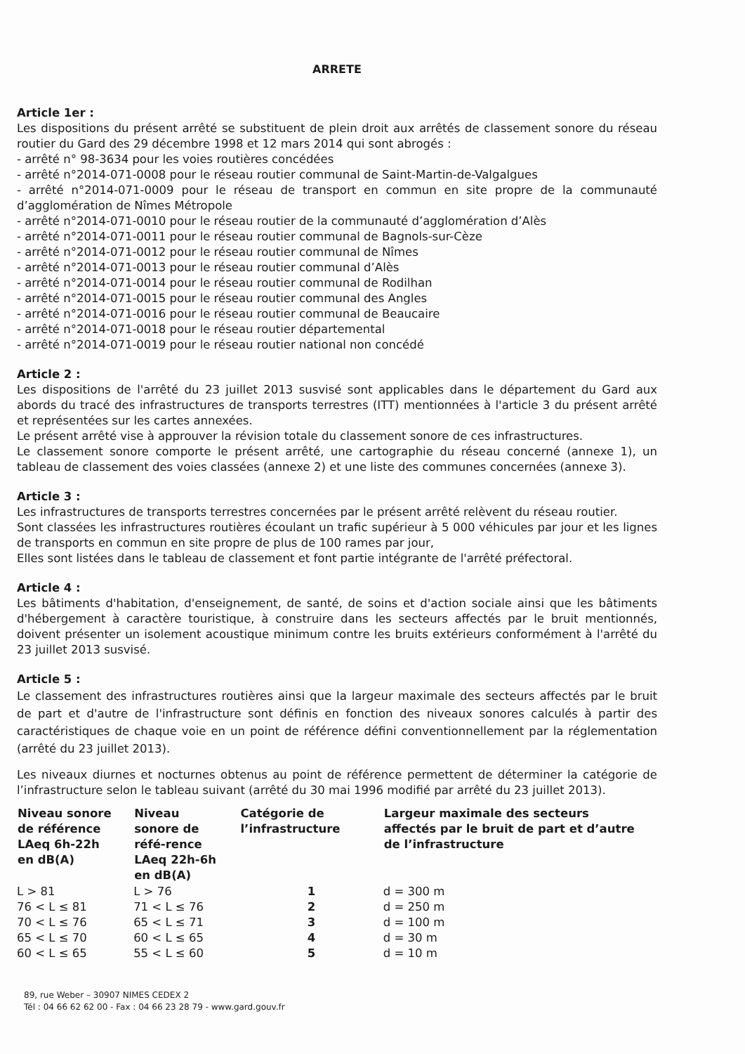ARRETE
Article 1er :
Les dispositions du présent arrêté se substituent de plein droit aux arrêtés de classement sonore du réseau routier du Gard des 29 décembre 1998 et 12 mars 2014 qui sont abrogés :
- arrêté n° 98-3634 pour les voies routières concédées
- arrêté n°2014-071-0008 pour le réseau routier communal de Saint-Martin-de-Valgalgues
- arrêté n°2014-071-0009 pour le réseau de transport en commun en site propre de la communauté d’agglomération de Nîmes Métropole
- arrêté n°2014-071-0010 pour le réseau routier de la communauté d’agglomération d’Alès
- arrêté n°2014-071-0011 pour le réseau routier communal de Bagnols-sur-Cèze
- arrêté n°2014-071-0012 pour le réseau routier communal de Nîmes
- arrêté n°2014-071-0013 pour le réseau routier communal d’Alès
- arrêté n°2014-071-0014 pour le réseau routier communal de Rodilhan
- arrêté n°2014-071-0015 pour le réseau routier communal des Angles
- arrêté n°2014-071-0016 pour le réseau routier communal de Beaucaire
- arrêté n°2014-071-0018 pour le réseau routier départemental
- arrêté n°2014-071-0019 pour le réseau routier national non concédé
Article 2 :
Les dispositions de l'arrêté du 23 juillet 2013 susvisé sont applicables dans le département du Gard aux abords du tracé des infrastructures de transports terrestres (ITT) mentionnées à l'article 3 du présent arrêté et représentées sur les cartes annexées.
Le présent arrêté vise à approuver la révision totale du classement sonore de ces infrastructures.
Le classement sonore comporte le présent arrêté, une cartographie du réseau concerné (annexe 1), un tableau de classement des voies classées (annexe 2) et une liste des communes concernées (annexe 3).
Article 3 :
Les infrastructures de transports terrestres concernées par le présent arrêté relèvent du réseau routier.
Sont classées les infrastructures routières écoulant un trafic supérieur à 5 000 véhicules par jour et les lignes de transports en commun en site propre de plus de 100 rames par jour,
Elles sont listées dans le tableau de classement et font partie intégrante de l'arrêté préfectoral.
Article 4 :
Les bâtiments d'habitation, d'enseignement, de santé, de soins et d'action sociale ainsi que les bâtiments d'hébergement à caractère touristique, à construire dans les secteurs affectés par le bruit mentionnés, doivent présenter un isolement acoustique minimum contre les bruits extérieurs conformément à l'arrêté du 23 juillet 2013 susvisé.
Article 5 :
Le classement des infrastructures routières ainsi que la largeur maximale des secteurs affectés par le bruit de part et d'autre de l'infrastructure sont définis en fonction des niveaux sonores calculés à partir des caractéristiques de chaque voie en un point de référence défini conventionnellement par la réglementation (arrêté du 23 juillet 2013).
Les niveaux diurnes et nocturnes obtenus au point de référence permettent de déterminer la catégorie de l’infrastructure selon le tableau suivant (arrêté du 30 mai 1996 modifié par arrêté du 23 juillet 2013).
| Niveau sonore de référence LAeq 6h-22h en dB(A) | Niveau sonore de réfé-rence LAeq 22h-6h en dB(A) | Catégorie de l’infrastructure | Largeur maximale des secteurs affectés par le bruit de part et d’autre de l’infrastructure |
| --- | --- | --- | --- |
| L > 81 | L > 76 | 1 | d = 300 m |
| 76 < L ≤ 81 | 71 < L ≤ 76 | 2 | d = 250 m |
| 70 < L ≤ 76 | 65 < L ≤ 71 | 3 | d = 100 m |
| 65 < L ≤ 70 | 60 < L ≤ 65 | 4 | d = 30 m |
| 60 < L ≤ 65 | 55 < L ≤ 60 | 5 | d = 10 m |
89, rue Weber – 30907 NIMES CEDEX 2
Tél : 04 66 62 62 00 - Fax : 04 66 23 28 79 - www.gard.gouv.fr